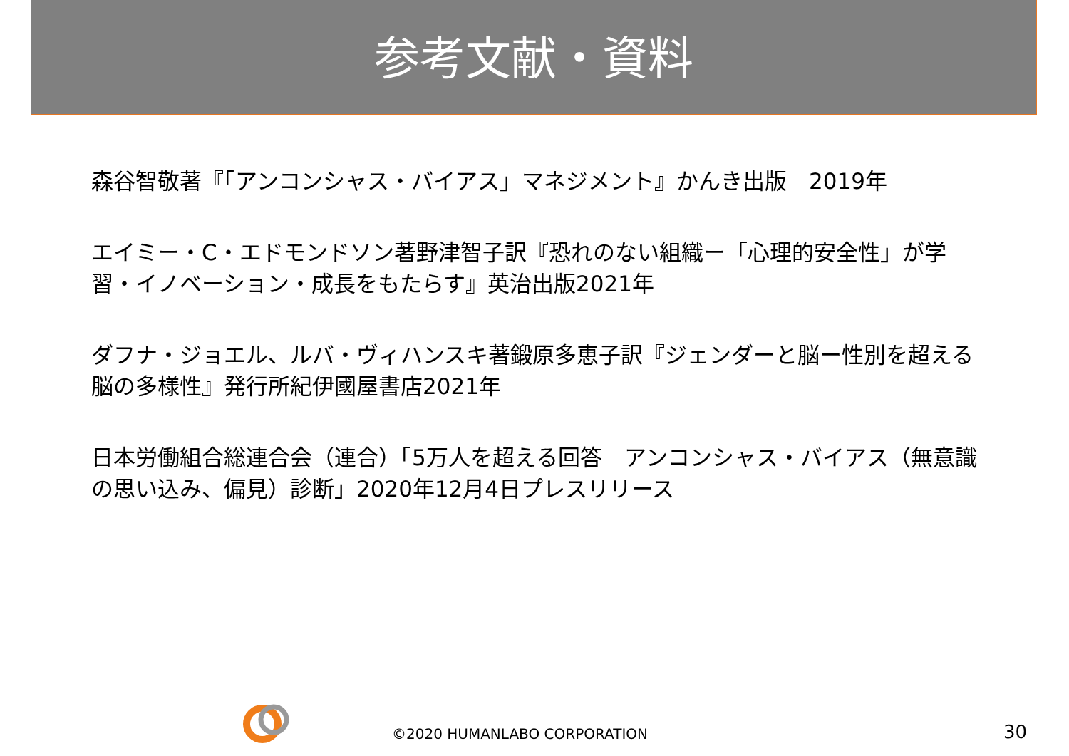参考文献・資料
森谷智敬著『「アンコンシャス・バイアス」マネジメント』かんき出版　2019年
エイミー・C・エドモンドソン著野津智子訳『恐れのない組織ー「心理的安全性」が学習・イノベーション・成長をもたらす』英治出版2021年
ダフナ・ジョエル、ルバ・ヴィハンスキ著鍛原多恵子訳『ジェンダーと脳ー性別を超える脳の多様性』発行所紀伊國屋書店2021年
日本労働組合総連合会（連合）「5万人を超える回答　アンコンシャス・バイアス（無意識の思い込み、偏見）診断」2020年12月4日プレスリリース
©2020 HUMANLABO CORPORATION 30